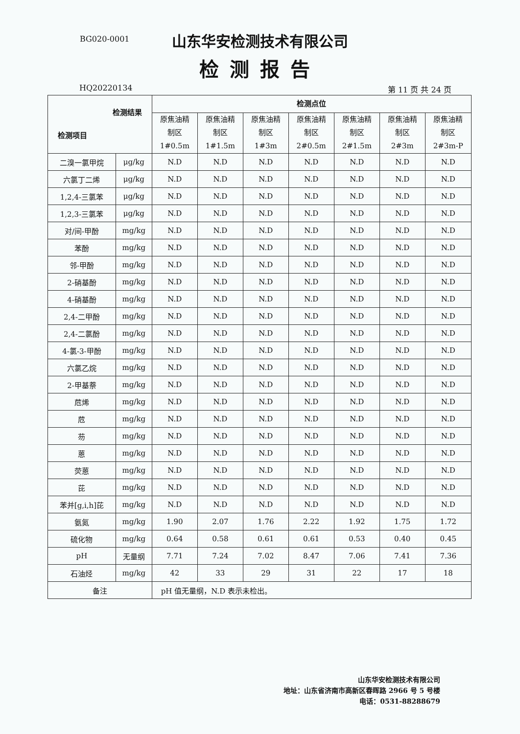BG020-0001
山东华安检测技术有限公司
检测报告
HQ20220134 第 11 页 共 24 页
| 检测结果 检测项目 | | 检测点位 | | | | | | |
| --- | --- | --- | --- | --- | --- | --- | --- | --- |
| | | 原焦油精 制区 1#0.5m | 原焦油精 制区 1#1.5m | 原焦油精 制区 1#3m | 原焦油精 制区 2#0.5m | 原焦油精 制区 2#1.5m | 原焦油精 制区 2#3m | 原焦油精 制区 2#3m-P |
| 二溴一氯甲烷 | μg/kg | N.D | N.D | N.D | N.D | N.D | N.D | N.D |
| 六氯丁二烯 | μg/kg | N.D | N.D | N.D | N.D | N.D | N.D | N.D |
| 1,2,4-三氯苯 | μg/kg | N.D | N.D | N.D | N.D | N.D | N.D | N.D |
| 1,2,3-三氯苯 | μg/kg | N.D | N.D | N.D | N.D | N.D | N.D | N.D |
| 对/间-甲酚 | mg/kg | N.D | N.D | N.D | N.D | N.D | N.D | N.D |
| 苯酚 | mg/kg | N.D | N.D | N.D | N.D | N.D | N.D | N.D |
| 邻-甲酚 | mg/kg | N.D | N.D | N.D | N.D | N.D | N.D | N.D |
| 2-硝基酚 | mg/kg | N.D | N.D | N.D | N.D | N.D | N.D | N.D |
| 4-硝基酚 | mg/kg | N.D | N.D | N.D | N.D | N.D | N.D | N.D |
| 2,4-二甲酚 | mg/kg | N.D | N.D | N.D | N.D | N.D | N.D | N.D |
| 2,4-二氯酚 | mg/kg | N.D | N.D | N.D | N.D | N.D | N.D | N.D |
| 4-氯-3-甲酚 | mg/kg | N.D | N.D | N.D | N.D | N.D | N.D | N.D |
| 六氯乙烷 | mg/kg | N.D | N.D | N.D | N.D | N.D | N.D | N.D |
| 2-甲基萘 | mg/kg | N.D | N.D | N.D | N.D | N.D | N.D | N.D |
| 苊烯 | mg/kg | N.D | N.D | N.D | N.D | N.D | N.D | N.D |
| 苊 | mg/kg | N.D | N.D | N.D | N.D | N.D | N.D | N.D |
| 芴 | mg/kg | N.D | N.D | N.D | N.D | N.D | N.D | N.D |
| 蒽 | mg/kg | N.D | N.D | N.D | N.D | N.D | N.D | N.D |
| 荧蒽 | mg/kg | N.D | N.D | N.D | N.D | N.D | N.D | N.D |
| 芘 | mg/kg | N.D | N.D | N.D | N.D | N.D | N.D | N.D |
| 苯并[g,i,h]芘 | mg/kg | N.D | N.D | N.D | N.D | N.D | N.D | N.D |
| 氨氮 | mg/kg | 1.90 | 2.07 | 1.76 | 2.22 | 1.92 | 1.75 | 1.72 |
| 硫化物 | mg/kg | 0.64 | 0.58 | 0.61 | 0.61 | 0.53 | 0.40 | 0.45 |
| pH | 无量纲 | 7.71 | 7.24 | 7.02 | 8.47 | 7.06 | 7.41 | 7.36 |
| 石油烃 | mg/kg | 42 | 33 | 29 | 31 | 22 | 17 | 18 |
| 备注 | | pH 值无量纲，N.D 表示未检出。 | | | | | | |
山东华安检测技术有限公司
地址：山东省济南市高新区春晖路 2966 号 5 号楼
电话：0531-88288679